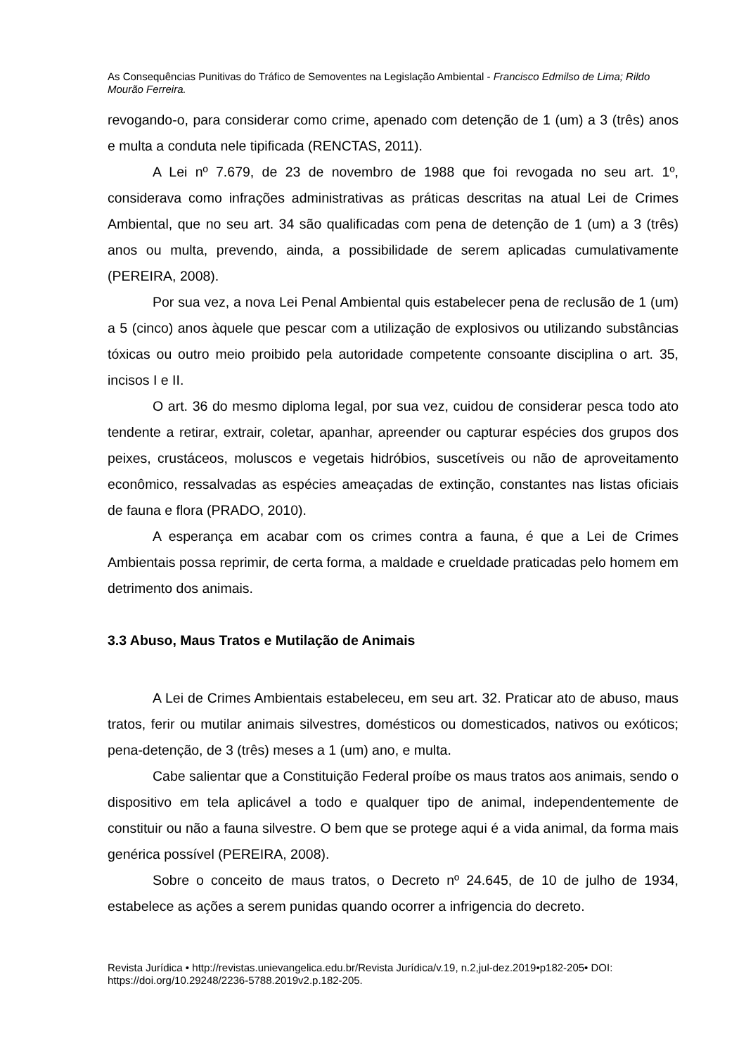As Consequências Punitivas do Tráfico de Semoventes na Legislação Ambiental - Francisco Edmilso de Lima; Rildo Mourão Ferreira.
revogando-o, para considerar como crime, apenado com detenção de 1 (um) a 3 (três) anos e multa a conduta nele tipificada (RENCTAS, 2011).
A Lei nº 7.679, de 23 de novembro de 1988 que foi revogada no seu art. 1º, considerava como infrações administrativas as práticas descritas na atual Lei de Crimes Ambiental, que no seu art. 34 são qualificadas com pena de detenção de 1 (um) a 3 (três) anos ou multa, prevendo, ainda, a possibilidade de serem aplicadas cumulativamente (PEREIRA, 2008).
Por sua vez, a nova Lei Penal Ambiental quis estabelecer pena de reclusão de 1 (um) a 5 (cinco) anos àquele que pescar com a utilização de explosivos ou utilizando substâncias tóxicas ou outro meio proibido pela autoridade competente consoante disciplina o art. 35, incisos I e II.
O art. 36 do mesmo diploma legal, por sua vez, cuidou de considerar pesca todo ato tendente a retirar, extrair, coletar, apanhar, apreender ou capturar espécies dos grupos dos peixes, crustáceos, moluscos e vegetais hidróbios, suscetíveis ou não de aproveitamento econômico, ressalvadas as espécies ameaçadas de extinção, constantes nas listas oficiais de fauna e flora (PRADO, 2010).
A esperança em acabar com os crimes contra a fauna, é que a Lei de Crimes Ambientais possa reprimir, de certa forma, a maldade e crueldade praticadas pelo homem em detrimento dos animais.
3.3 Abuso, Maus Tratos e Mutilação de Animais
A Lei de Crimes Ambientais estabeleceu, em seu art. 32. Praticar ato de abuso, maus tratos, ferir ou mutilar animais silvestres, domésticos ou domesticados, nativos ou exóticos; pena-detenção, de 3 (três) meses a 1 (um) ano, e multa.
Cabe salientar que a Constituição Federal proíbe os maus tratos aos animais, sendo o dispositivo em tela aplicável a todo e qualquer tipo de animal, independentemente de constituir ou não a fauna silvestre. O bem que se protege aqui é a vida animal, da forma mais genérica possível (PEREIRA, 2008).
Sobre o conceito de maus tratos, o Decreto nº 24.645, de 10 de julho de 1934, estabelece as ações a serem punidas quando ocorrer a infrigencia do decreto.
Revista Jurídica • http://revistas.unievangelica.edu.br/Revista Jurídica/v.19, n.2,jul-dez.2019•p182-205• DOI: https://doi.org/10.29248/2236-5788.2019v2.p.182-205.